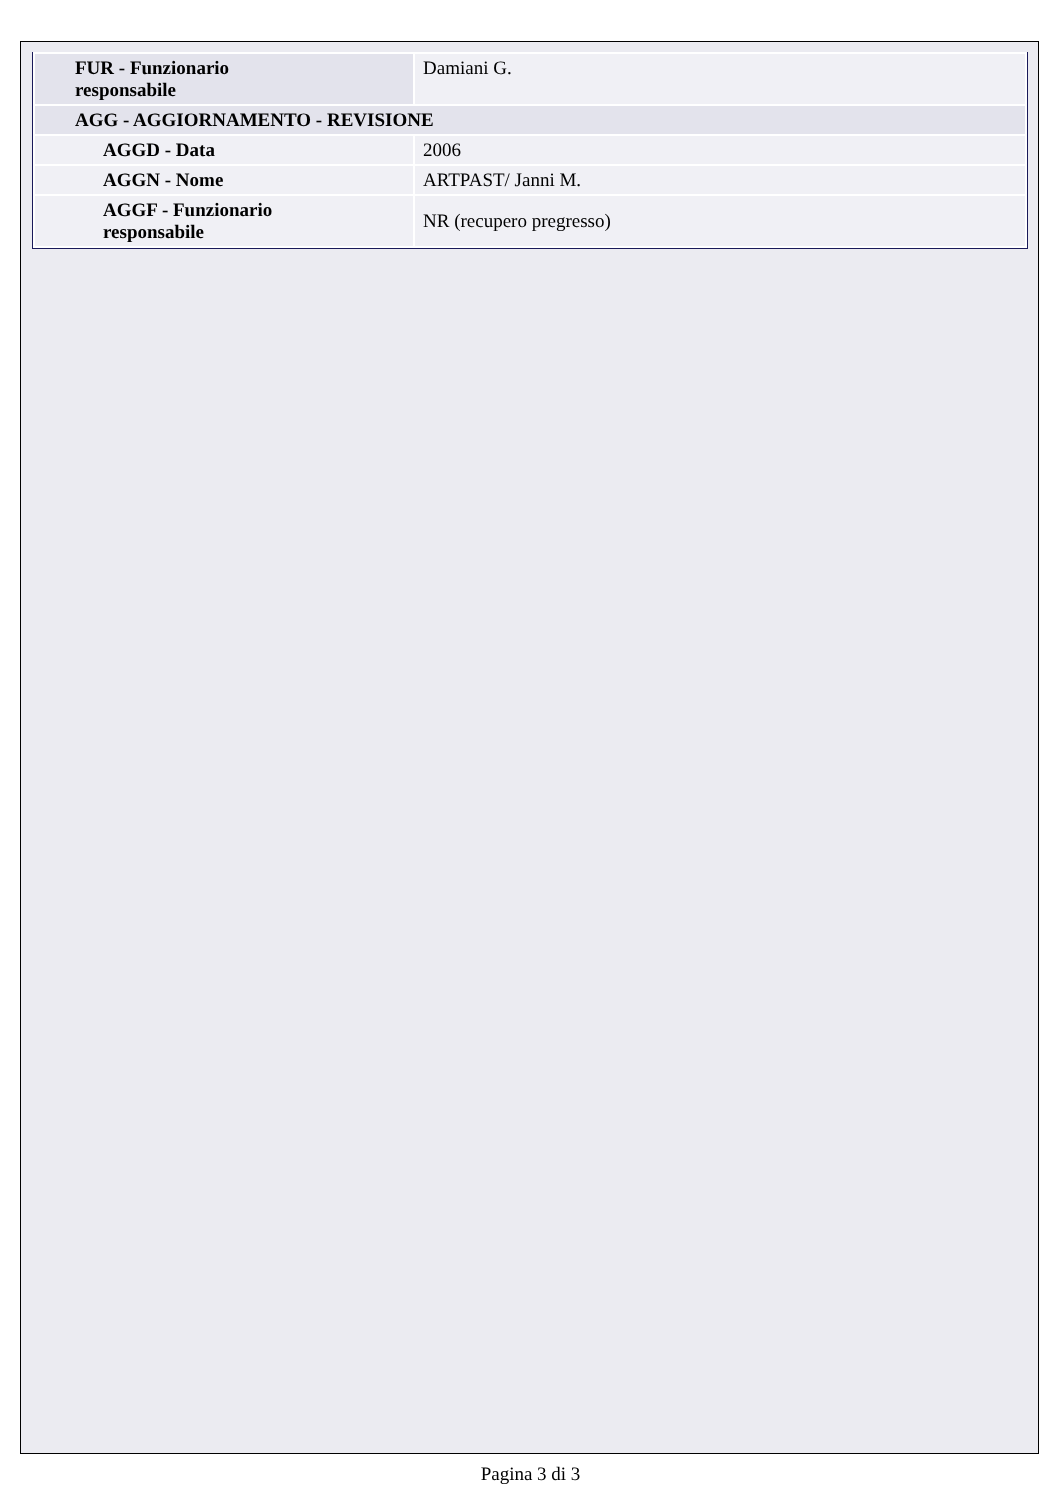| FUR - Funzionario responsabile | Damiani G. |
| AGG - AGGIORNAMENTO - REVISIONE | |
| AGGD - Data | 2006 |
| AGGN - Nome | ARTPAST/ Janni M. |
| AGGF - Funzionario responsabile | NR (recupero pregresso) |
Pagina 3 di 3